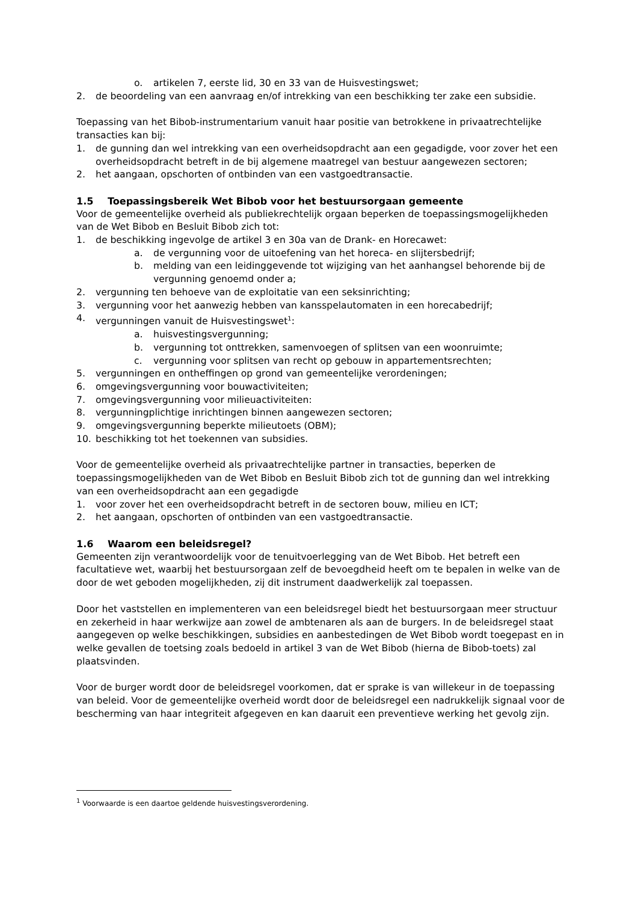o. artikelen 7, eerste lid, 30 en 33 van de Huisvestingswet;
2. de beoordeling van een aanvraag en/of intrekking van een beschikking ter zake een subsidie.
Toepassing van het Bibob-instrumentarium vanuit haar positie van betrokkene in privaatrechtelijke transacties kan bij:
1. de gunning dan wel intrekking van een overheidsopdracht aan een gegadigde, voor zover het een overheidsopdracht betreft in de bij algemene maatregel van bestuur aangewezen sectoren;
2. het aangaan, opschorten of ontbinden van een vastgoedtransactie.
1.5 Toepassingsbereik Wet Bibob voor het bestuursorgaan gemeente
Voor de gemeentelijke overheid als publiekrechtelijk orgaan beperken de toepassingsmogelijkheden van de Wet Bibob en Besluit Bibob zich tot:
1. de beschikking ingevolge de artikel 3 en 30a van de Drank- en Horecawet:
a. de vergunning voor de uitoefening van het horeca- en slijtersbedrijf;
b. melding van een leidinggevende tot wijziging van het aanhangsel behorende bij de vergunning genoemd onder a;
2. vergunning ten behoeve van de exploitatie van een seksinrichting;
3. vergunning voor het aanwezig hebben van kansspelautomaten in een horecabedrijf;
4. vergunningen vanuit de Huisvestingswet<sup>1</sup>:
a. huisvestingsvergunning;
b. vergunning tot onttrekken, samenvoegen of splitsen van een woonruimte;
c. vergunning voor splitsen van recht op gebouw in appartementsrechten;
5. vergunningen en ontheffingen op grond van gemeentelijke verordeningen;
6. omgevingsvergunning voor bouwactiviteiten;
7. omgevingsvergunning voor milieuactiviteiten:
8. vergunningplichtige inrichtingen binnen aangewezen sectoren;
9. omgevingsvergunning beperkte milieutoets (OBM);
10. beschikking tot het toekennen van subsidies.
Voor de gemeentelijke overheid als privaatrechtelijke partner in transacties, beperken de toepassingsmogelijkheden van de Wet Bibob en Besluit Bibob zich tot de gunning dan wel intrekking van een overheidsopdracht aan een gegadigde
1. voor zover het een overheidsopdracht betreft in de sectoren bouw, milieu en ICT;
2. het aangaan, opschorten of ontbinden van een vastgoedtransactie.
1.6 Waarom een beleidsregel?
Gemeenten zijn verantwoordelijk voor de tenuitvoerlegging van de Wet Bibob. Het betreft een facultatieve wet, waarbij het bestuursorgaan zelf de bevoegdheid heeft om te bepalen in welke van de door de wet geboden mogelijkheden, zij dit instrument daadwerkelijk zal toepassen.
Door het vaststellen en implementeren van een beleidsregel biedt het bestuursorgaan meer structuur en zekerheid in haar werkwijze aan zowel de ambtenaren als aan de burgers. In de beleidsregel staat aangegeven op welke beschikkingen, subsidies en aanbestedingen de Wet Bibob wordt toegepast en in welke gevallen de toetsing zoals bedoeld in artikel 3 van de Wet Bibob (hierna de Bibob-toets) zal plaatsvinden.
Voor de burger wordt door de beleidsregel voorkomen, dat er sprake is van willekeur in de toepassing van beleid. Voor de gemeentelijke overheid wordt door de beleidsregel een nadrukkelijk signaal voor de bescherming van haar integriteit afgegeven en kan daaruit een preventieve werking het gevolg zijn.
<sup>1</sup> Voorwaarde is een daartoe geldende huisvestingsverordening.